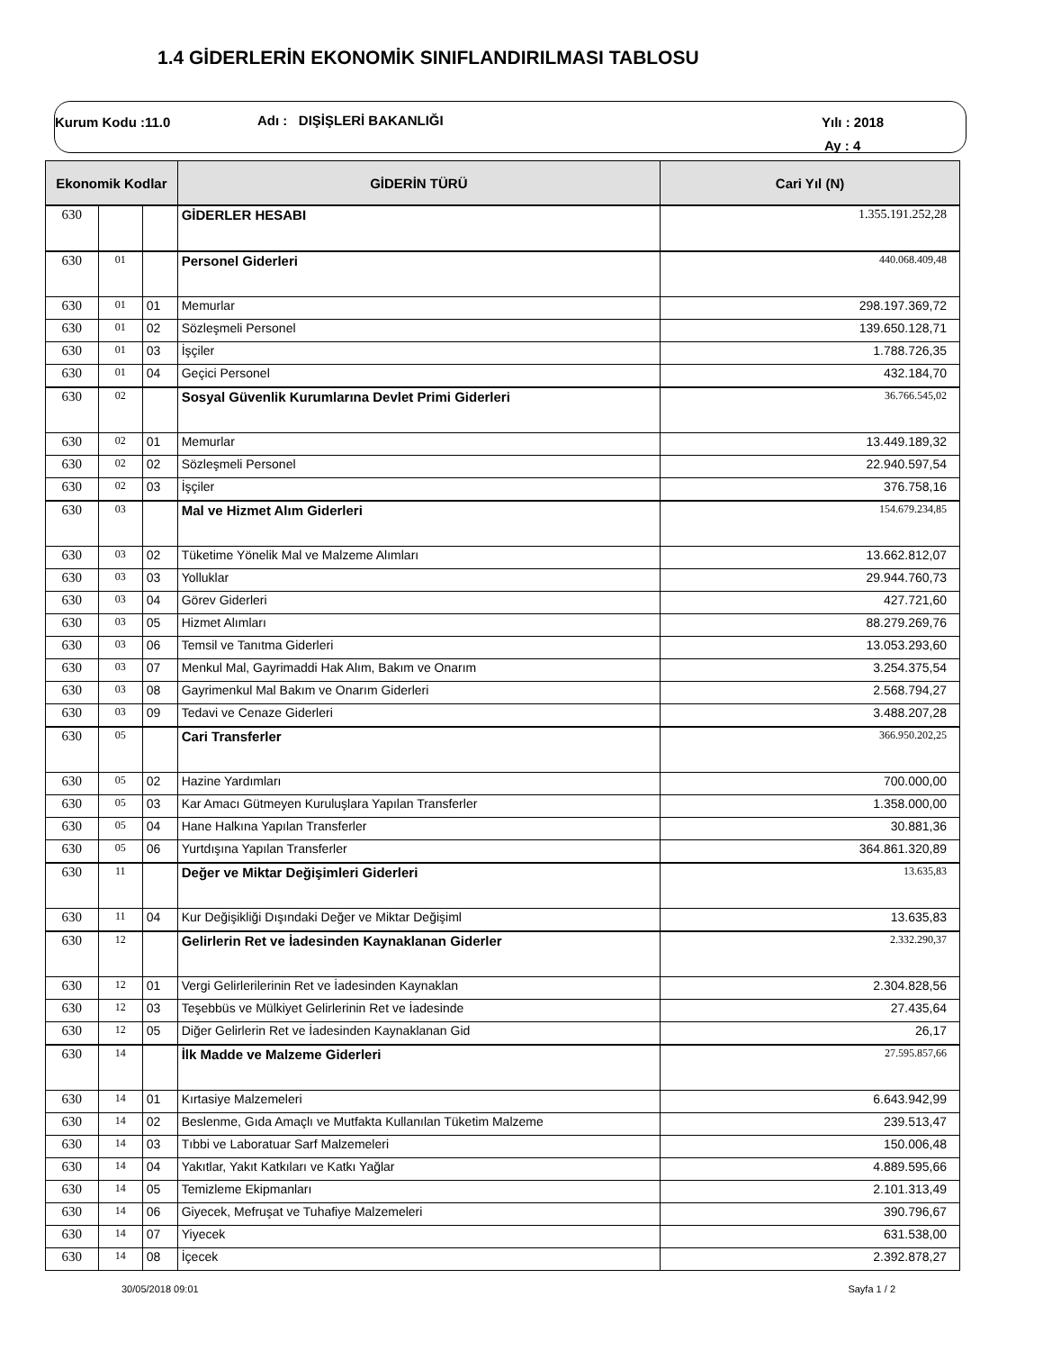1.4 GİDERLERİN EKONOMİK SINIFLANDIRILMASI TABLOSU
Kurum Kodu :11.0 Adı : DIŞİŞLERİ BAKANLIĞI Yılı : 2018
Ay : 4
| Ekonomik Kodlar | | | GİDERİN TÜRÜ | Cari Yıl (N) |
| --- | --- | --- | --- | --- |
| 630 | | | GİDERLER HESABI | 1.355.191.252,28 |
| 630 | 01 | | Personel Giderleri | 440.068.409,48 |
| 630 | 01 | 01 | Memurlar | 298.197.369,72 |
| 630 | 01 | 02 | Sözleşmeli Personel | 139.650.128,71 |
| 630 | 01 | 03 | İşçiler | 1.788.726,35 |
| 630 | 01 | 04 | Geçici Personel | 432.184,70 |
| 630 | 02 | | Sosyal Güvenlik Kurumlarına Devlet Primi Giderleri | 36.766.545,02 |
| 630 | 02 | 01 | Memurlar | 13.449.189,32 |
| 630 | 02 | 02 | Sözleşmeli Personel | 22.940.597,54 |
| 630 | 02 | 03 | İşçiler | 376.758,16 |
| 630 | 03 | | Mal ve Hizmet Alım Giderleri | 154.679.234,85 |
| 630 | 03 | 02 | Tüketime Yönelik Mal ve Malzeme Alımları | 13.662.812,07 |
| 630 | 03 | 03 | Yolluklar | 29.944.760,73 |
| 630 | 03 | 04 | Görev Giderleri | 427.721,60 |
| 630 | 03 | 05 | Hizmet Alımları | 88.279.269,76 |
| 630 | 03 | 06 | Temsil ve Tanıtma Giderleri | 13.053.293,60 |
| 630 | 03 | 07 | Menkul Mal, Gayrimaddi Hak Alım, Bakım ve Onarım | 3.254.375,54 |
| 630 | 03 | 08 | Gayrimenkul Mal Bakım ve Onarım Giderleri | 2.568.794,27 |
| 630 | 03 | 09 | Tedavi ve Cenaze Giderleri | 3.488.207,28 |
| 630 | 05 | | Cari Transferler | 366.950.202,25 |
| 630 | 05 | 02 | Hazine Yardımları | 700.000,00 |
| 630 | 05 | 03 | Kar Amacı Gütmeyen Kuruluşlara Yapılan Transferler | 1.358.000,00 |
| 630 | 05 | 04 | Hane Halkına Yapılan Transferler | 30.881,36 |
| 630 | 05 | 06 | Yurtdışına Yapılan Transferler | 364.861.320,89 |
| 630 | 11 | | Değer ve Miktar Değişimleri Giderleri | 13.635,83 |
| 630 | 11 | 04 | Kur Değişikliği Dışındaki Değer ve Miktar Değişiml | 13.635,83 |
| 630 | 12 | | Gelirlerin Ret ve İadesinden Kaynaklanan Giderler | 2.332.290,37 |
| 630 | 12 | 01 | Vergi Gelirlerilerinin Ret ve İadesinden Kaynaklan | 2.304.828,56 |
| 630 | 12 | 03 | Teşebbüs ve Mülkiyet Gelirlerinin Ret ve İadesinde | 27.435,64 |
| 630 | 12 | 05 | Diğer Gelirlerin Ret ve İadesinden Kaynaklanan Gid | 26,17 |
| 630 | 14 | | İlk Madde ve Malzeme Giderleri | 27.595.857,66 |
| 630 | 14 | 01 | Kırtasiye Malzemeleri | 6.643.942,99 |
| 630 | 14 | 02 | Beslenme, Gıda Amaçlı ve Mutfakta Kullanılan Tüketim Malzeme | 239.513,47 |
| 630 | 14 | 03 | Tıbbi ve Laboratuar Sarf Malzemeleri | 150.006,48 |
| 630 | 14 | 04 | Yakıtlar, Yakıt Katkıları ve Katkı Yağlar | 4.889.595,66 |
| 630 | 14 | 05 | Temizleme Ekipmanları | 2.101.313,49 |
| 630 | 14 | 06 | Giyecek, Mefruşat ve Tuhafiye Malzemeleri | 390.796,67 |
| 630 | 14 | 07 | Yiyecek | 631.538,00 |
| 630 | 14 | 08 | İçecek | 2.392.878,27 |
30/05/2018 09:01 Sayfa 1 / 2